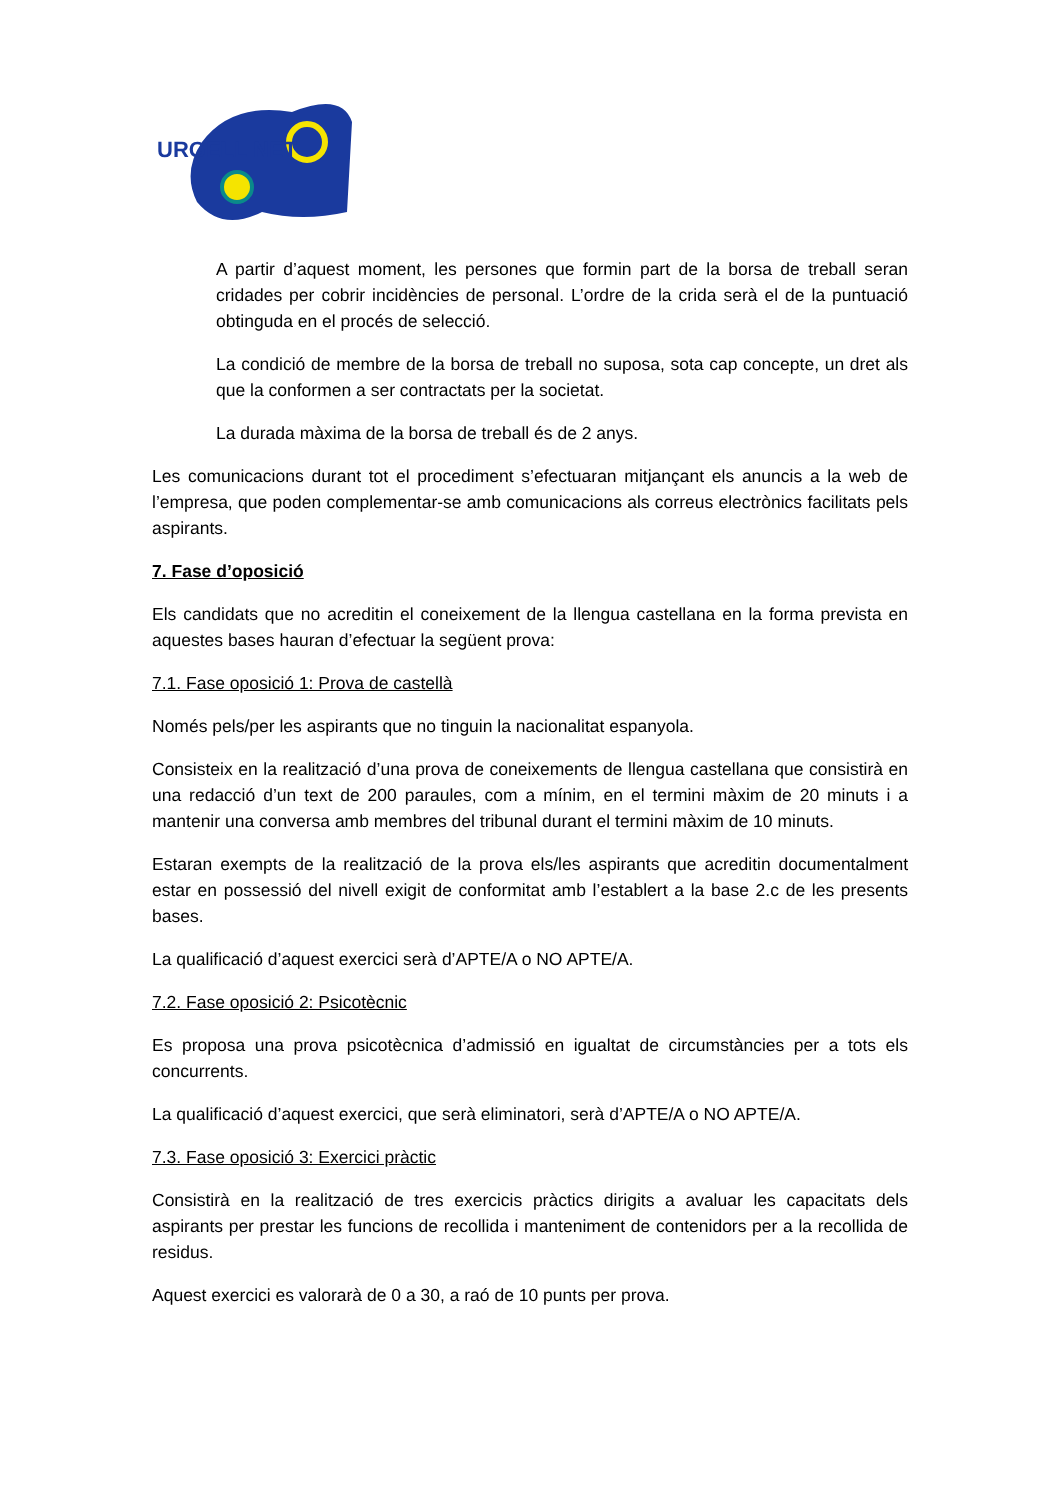URGELL NET
A partir d’aquest moment, les persones que formin part de la borsa de treball seran cridades per cobrir incidències de personal. L’ordre de la crida serà el de la puntuació obtinguda en el procés de selecció.
La condició de membre de la borsa de treball no suposa, sota cap concepte, un dret als que la conformen a ser contractats per la societat.
La durada màxima de la borsa de treball és de 2 anys.
Les comunicacions durant tot el procediment s’efectuaran mitjançant els anuncis a la web de l’empresa, que poden complementar-se amb comunicacions als correus electrònics facilitats pels aspirants.
7. Fase d’oposició
Els candidats que no acreditin el coneixement de la llengua castellana en la forma prevista en aquestes bases hauran d’efectuar la següent prova:
7.1. Fase oposició 1: Prova de castellà
Només pels/per les aspirants que no tinguin la nacionalitat espanyola.
Consisteix en la realització d’una prova de coneixements de llengua castellana que consistirà en una redacció d’un text de 200 paraules, com a mínim, en el termini màxim de 20 minuts i a mantenir una conversa amb membres del tribunal durant el termini màxim de 10 minuts.
Estaran exempts de la realització de la prova els/les aspirants que acreditin documentalment estar en possessió del nivell exigit de conformitat amb l’establert a la base 2.c de les presents bases.
La qualificació d’aquest exercici serà d’APTE/A o NO APTE/A.
7.2. Fase oposició 2: Psicotècnic
Es proposa una prova psicotècnica d’admissió en igualtat de circumstàncies per a tots els concurrents.
La qualificació d’aquest exercici, que serà eliminatori, serà d’APTE/A o NO APTE/A.
7.3. Fase oposició 3: Exercici pràctic
Consistirà en la realització de tres exercicis pràctics dirigits a avaluar les capacitats dels aspirants per prestar les funcions de recollida i manteniment de contenidors per a la recollida de residus.
Aquest exercici es valorarà de 0 a 30, a raó de 10 punts per prova.